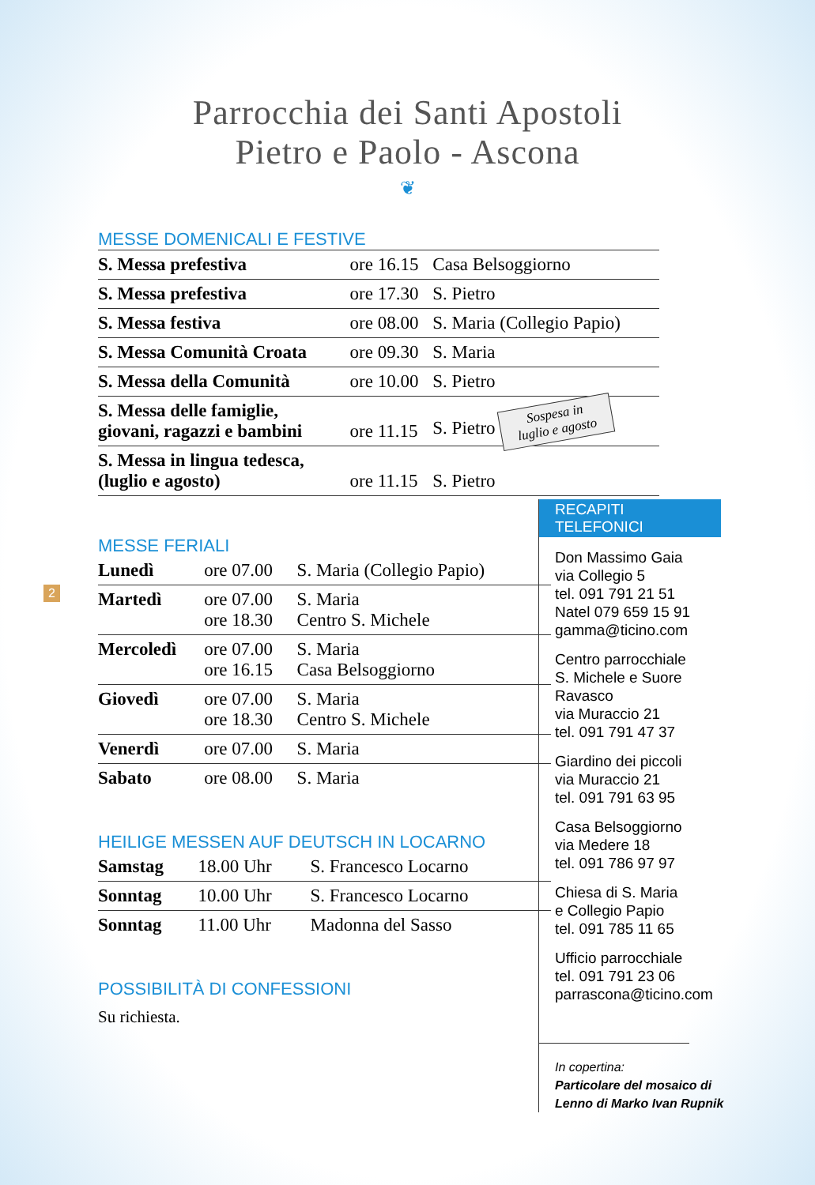Parrocchia dei Santi Apostoli
Pietro e Paolo - Ascona
❦
MESSE DOMENICALI E FESTIVE
| S. Messa prefestiva | ore 16.15 | Casa Belsoggiorno |
| S. Messa prefestiva | ore 17.30 | S. Pietro |
| S. Messa festiva | ore 08.00 | S. Maria (Collegio Papio) |
| S. Messa Comunità Croata | ore 09.30 | S. Maria |
| S. Messa della Comunità | ore 10.00 | S. Pietro |
| S. Messa delle famiglie, giovani, ragazzi e bambini | ore 11.15 | S. Pietro Sospesa in luglio e agosto |
| S. Messa in lingua tedesca, (luglio e agosto) | ore 11.15 | S. Pietro |
MESSE FERIALI
| Lunedì | ore 07.00 | S. Maria (Collegio Papio) |
| Martedì | ore 07.00 ore 18.30 | S. Maria Centro S. Michele |
| Mercoledì | ore 07.00 ore 16.15 | S. Maria Casa Belsoggiorno |
| Giovedì | ore 07.00 ore 18.30 | S. Maria Centro S. Michele |
| Venerdì | ore 07.00 | S. Maria |
| Sabato | ore 08.00 | S. Maria |
HEILIGE MESSEN AUF DEUTSCH IN LOCARNO
| Samstag | 18.00 Uhr | S. Francesco Locarno |
| Sonntag | 10.00 Uhr | S. Francesco Locarno |
| Sonntag | 11.00 Uhr | Madonna del Sasso |
POSSIBILITÀ DI CONFESSIONI
Su richiesta.
2
RECAPITI TELEFONICI
Don Massimo Gaia
via Collegio 5
tel. 091 791 21 51
Natel 079 659 15 91
gamma@ticino.com
Centro parrocchiale
S. Michele e Suore Ravasco
via Muraccio 21
tel. 091 791 47 37
Giardino dei piccoli
via Muraccio 21
tel. 091 791 63 95
Casa Belsoggiorno
via Medere 18
tel. 091 786 97 97
Chiesa di S. Maria
e Collegio Papio
tel. 091 785 11 65
Ufficio parrocchiale
tel. 091 791 23 06
parrascona@ticino.com
In copertina:
Particolare del mosaico di
Lenno di Marko Ivan Rupnik